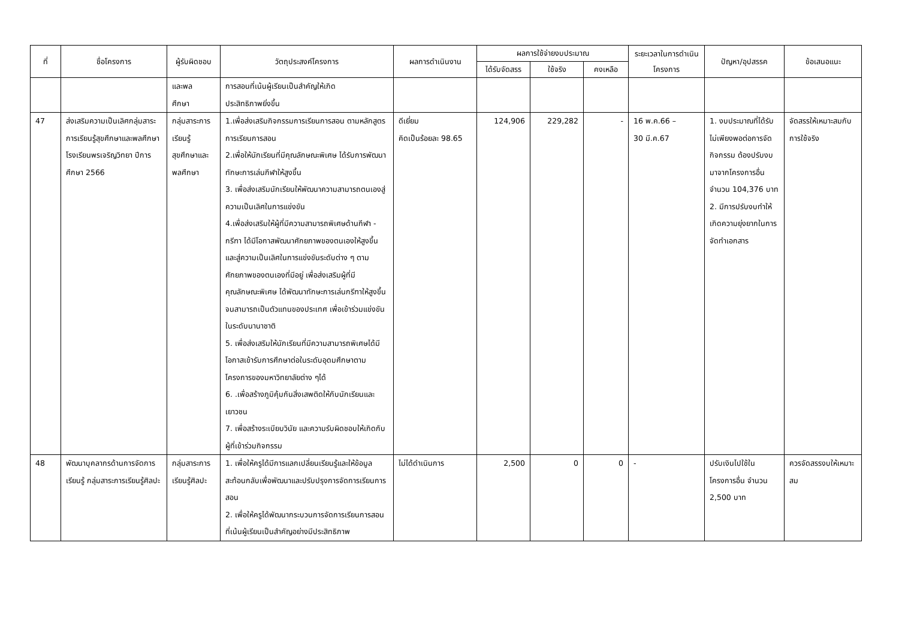| ที่ | ชื่อโครงการ | ผู้รับผิดชอบ | วัตถุประสงค์โครงการ | ผลการดำเนินงาน | ผลการใช้จ่ายงบประมาณ | | | ระยะเวลาในการดำเนินโครงการ | ปัญหา/อุปสรรค | ข้อเสนอแนะ |
| --- | --- | --- | --- | --- | --- | --- | --- | --- | --- | --- |
| | | | | | ได้รับจัดสรร | ใช้จริง | คงเหลือ | | | |
| | | และพล ศึกษา | การสอนที่เน้นผู้เรียนเป็นสำคัญให้เกิด ประสิทธิภาพยิ่งขึ้น | | | | | | | |
| 47 | ส่งเสริมความเป็นเลิศกลุ่มสาระการเรียนรู้สุขศึกษาและพลศึกษา โรงเรียนพรเจริญวิทยา ปีการศึกษา 2566 | กลุ่มสาระการเรียนรู้สุขศึกษาและพลศึกษา | 1.เพื่อส่งเสริมกิจกรรมการเรียนการสอน ตามหลักสูตรการเรียนการสอน 2.เพื่อให้นักเรียนที่มีคุณลักษณะพิเศษ ได้รับการพัฒนาทักษะการเล่นกีฬาให้สูงขึ้น 3. เพื่อส่งเสริมนักเรียนให้พัฒนาความสามารถตนเองสู่ความเป็นเลิศในการแข่งขัน 4.เพื่อส่งเสริมให้ผู้ที่มีความสามารถพิเศษด้านกีฬา - กรีฑา ได้มีโอกาสพัฒนาศักยภาพของตนเองให้สูงขึ้นและสู่ความเป็นเลิศในการแข่งขันระดับต่าง ๆ ตามศักยภาพของตนเองที่มีอยู่ เพื่อส่งเสริมผู้ที่มีคุณลักษณะพิเศษ ได้พัฒนาทักษะการเล่นกรีฑาให้สูงขึ้นจนสามารถเป็นตัวแทนของประเทศ เพื่อเข้าร่วมแข่งขันในระดับนานาชาติ 5. เพื่อส่งเสริมให้นักเรียนที่มีความสามารถพิเศษได้มีโอกาสเข้ารับการศึกษาต่อในระดับอุดมศึกษาตามโครงการของมหาวิทยาลัยต่าง ๆได้ 6. .เพื่อสร้างภูมิคุ้มกันสิ่งเสพติดให้กับนักเรียนและเยาวชน 7. เพื่อสร้างระเบียบวินัย และความรับผิดชอบให้เกิดกับผู้ที่เข้าร่วมกิจกรรม | ดีเยี่ยม คิดเป็นร้อยละ 98.65 | 124,906 | 229,282 | - | 16 พ.ค.66 – 30 มี.ค.67 | 1. งบประมาณที่ได้รับไม่เพียงพอต่อการจัดกิจกรรม ต้องปรับงบมาจากโครงการอื่น จำนวน 104,376 บาท 2. มีการปรับงบทำให้เกิดความยุ่งยากในการจัดทำเอกสาร | จัดสรรให้เหมาะสมกับการใช้จริง |
| 48 | พัฒนาบุคลากรด้านการจัดการเรียนรู้ กลุ่มสาระการเรียนรู้ศิลปะ | กลุ่มสาระการเรียนรู้ศิลปะ | 1. เพื่อให้ครูได้มีการแลกเปลี่ยนเรียนรู้และให้ข้อมูลสะท้อนกลับเพื่อพัฒนาและปรับปรุงการจัดการเรียนการสอน 2. เพื่อให้ครูได้พัฒนากระบวนการจัดการเรียนการสอนที่เน้นผู้เรียนเป็นสำคัญอย่างมีประสิทธิภาพ | ไม่ได้ดำเนินการ | 2,500 | 0 | 0 | - | ปรับเงินไปใช้ในโครงการอื่น จำนวน 2,500 บาท | ควรจัดสรรงบให้เหมาะสม |